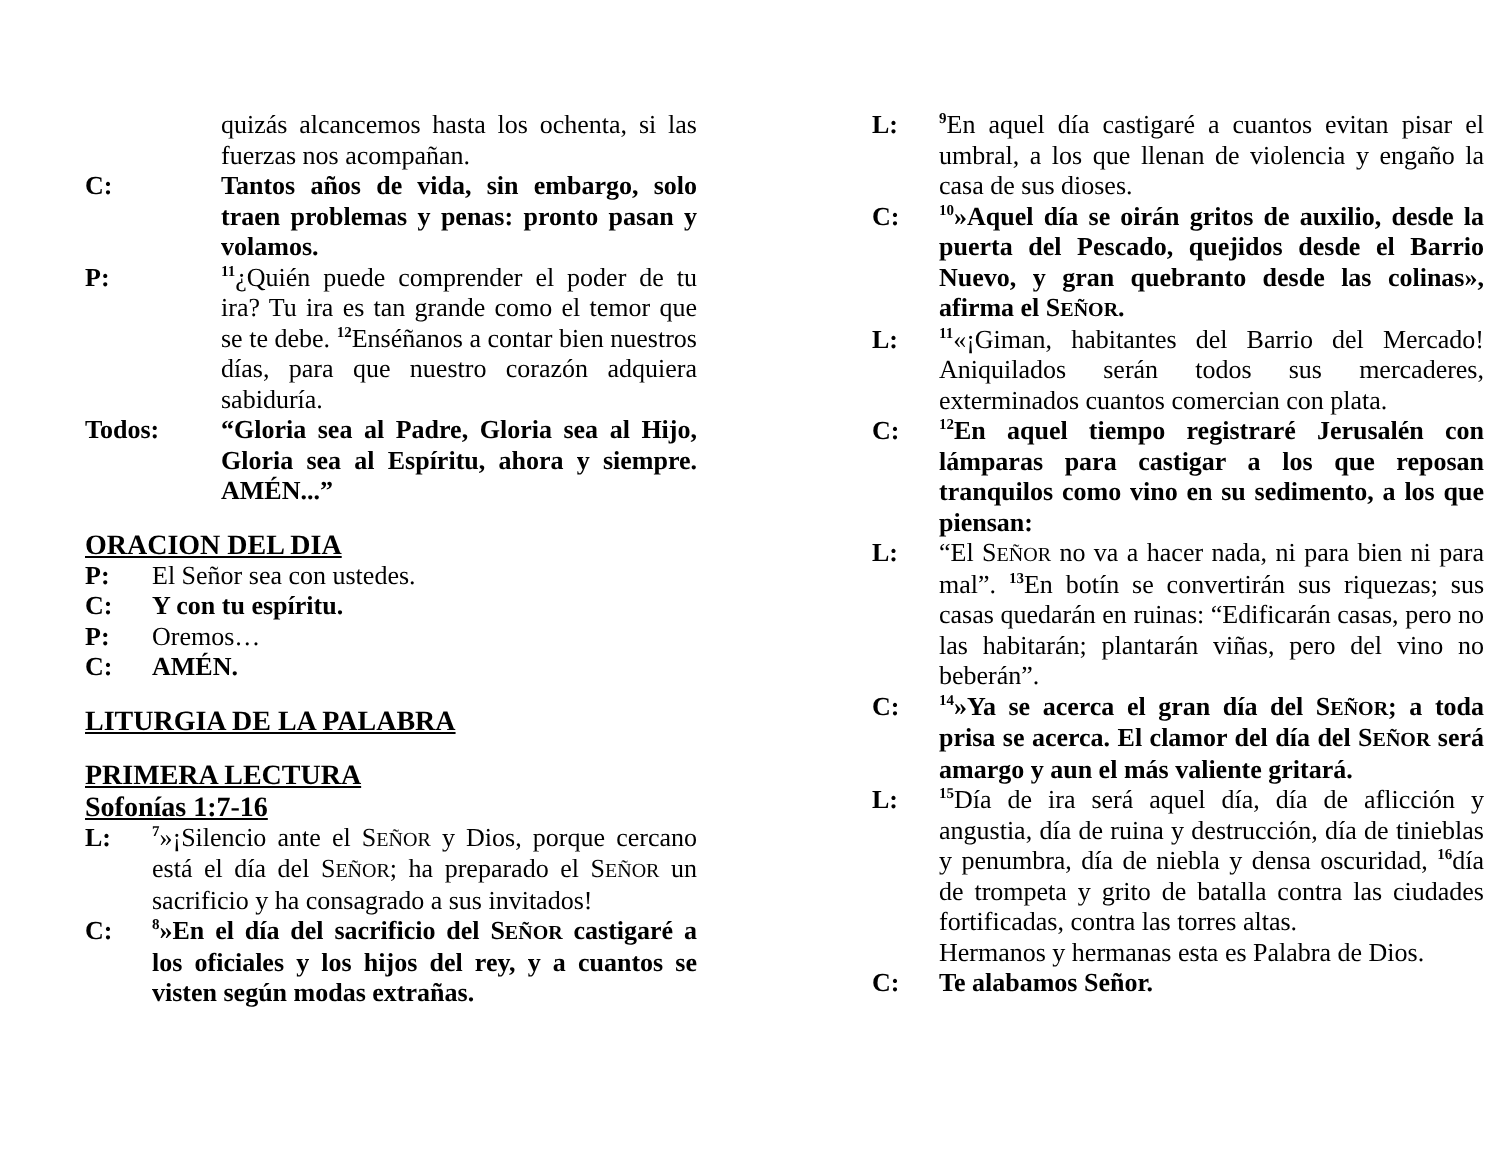quizás alcancemos hasta los ochenta, si las fuerzas nos acompañan.
C: Tantos años de vida, sin embargo, solo traen problemas y penas: pronto pasan y volamos.
P:
<sup>11</sup>¿Quién puede comprender el poder de tu ira? Tu ira es tan grande como el temor que se te debe. <sup>12</sup>Enséñanos a contar bien nuestros días, para que nuestro corazón adquiera sabiduría.
Todos: “Gloria sea al Padre, Gloria sea al Hijo, Gloria sea al Espíritu, ahora y siempre. AMÉN...”
ORACION DEL DIA
P: El Señor sea con ustedes.
C: Y con tu espíritu.
P: Oremos…
C: AMÉN.
LITURGIA DE LA PALABRA
PRIMERA LECTURA
Sofonías 1:7-16
L:
<sup>7</sup>»¡Silencio ante el SEÑOR y Dios, porque cercano está el día del SEÑOR; ha preparado el SEÑOR un sacrificio y ha consagrado a sus invitados!
C:
<sup>8</sup>»En el día del sacrificio del SEÑOR castigaré a los oficiales y los hijos del rey, y a cuantos se visten según modas extrañas.
L:
<sup>9</sup> En aquel día castigaré a cuantos evitan pisar el umbral, a los que llenan de violencia y engaño la casa de sus dioses.
C:
<sup>10</sup>»Aquel día se oirán gritos de auxilio, desde la puerta del Pescado, quejidos desde el Barrio Nuevo, y gran quebranto desde las colinas», afirma el SEÑOR.
L:
<sup>11</sup> «¡Giman, habitantes del Barrio del Mercado! Aniquilados serán todos sus mercaderes, exterminados cuantos comercian con plata.
C:
<sup>12</sup> En aquel tiempo registraré Jerusalén con lámparas para castigar a los que reposan tranquilos como vino en su sedimento, a los que piensan:
L: “El SEÑOR no va a hacer nada, ni para bien ni para mal”. <sup>13</sup>En botín se convertirán sus riquezas; sus casas quedarán en ruinas: “Edificarán casas, pero no las habitarán; plantarán viñas, pero del vino no beberán”.
C:
<sup>14</sup>»Ya se acerca el gran día del SEÑOR; a toda prisa se acerca. El clamor del día del SEÑOR será amargo y aun el más valiente gritará.
L:
<sup>15</sup> Día de ira será aquel día, día de aflicción y angustia, día de ruina y destrucción, día de tinieblas y penumbra, día de niebla y densa oscuridad, <sup>16</sup>día de trompeta y grito de batalla contra las ciudades fortificadas, contra las torres altas.
Hermanos y hermanas esta es Palabra de Dios.
C: Te alabamos Señor.